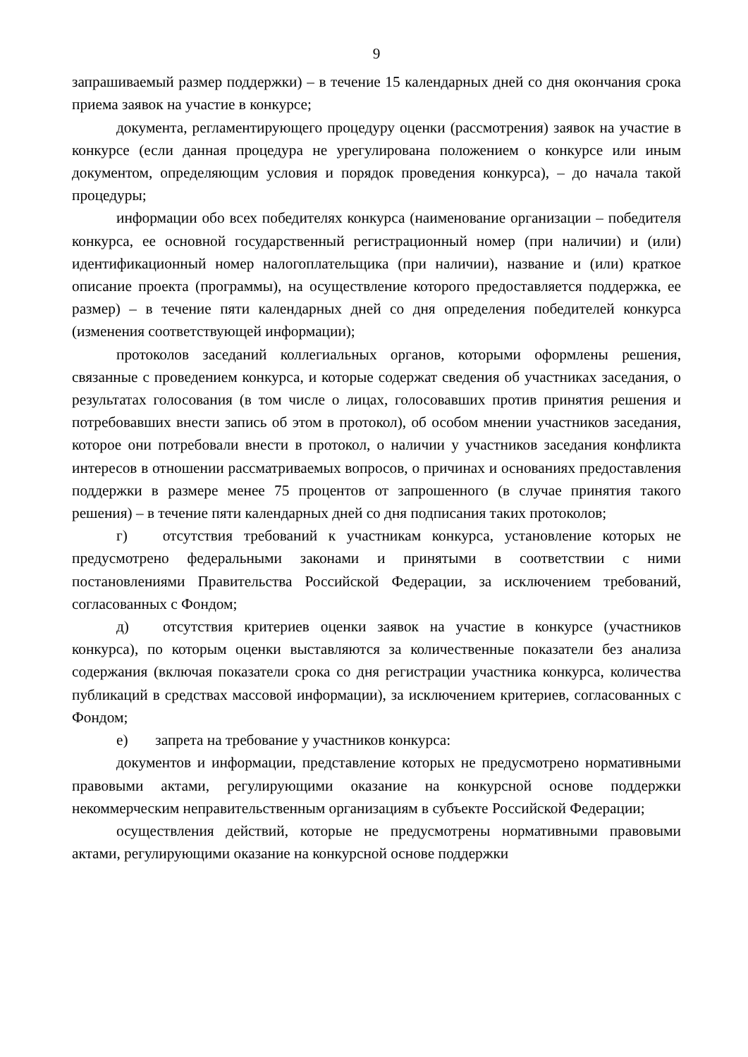9
запрашиваемый размер поддержки) – в течение 15 календарных дней со дня окончания срока приема заявок на участие в конкурсе;
документа, регламентирующего процедуру оценки (рассмотрения) заявок на участие в конкурсе (если данная процедура не урегулирована положением о конкурсе или иным документом, определяющим условия и порядок проведения конкурса), – до начала такой процедуры;
информации обо всех победителях конкурса (наименование организации – победителя конкурса, ее основной государственный регистрационный номер (при наличии) и (или) идентификационный номер налогоплательщика (при наличии), название и (или) краткое описание проекта (программы), на осуществление которого предоставляется поддержка, ее размер) – в течение пяти календарных дней со дня определения победителей конкурса (изменения соответствующей информации);
протоколов заседаний коллегиальных органов, которыми оформлены решения, связанные с проведением конкурса, и которые содержат сведения об участниках заседания, о результатах голосования (в том числе о лицах, голосовавших против принятия решения и потребовавших внести запись об этом в протокол), об особом мнении участников заседания, которое они потребовали внести в протокол, о наличии у участников заседания конфликта интересов в отношении рассматриваемых вопросов, о причинах и основаниях предоставления поддержки в размере менее 75 процентов от запрошенного (в случае принятия такого решения) – в течение пяти календарных дней со дня подписания таких протоколов;
г) отсутствия требований к участникам конкурса, установление которых не предусмотрено федеральными законами и принятыми в соответствии с ними постановлениями Правительства Российской Федерации, за исключением требований, согласованных с Фондом;
д) отсутствия критериев оценки заявок на участие в конкурсе (участников конкурса), по которым оценки выставляются за количественные показатели без анализа содержания (включая показатели срока со дня регистрации участника конкурса, количества публикаций в средствах массовой информации), за исключением критериев, согласованных с Фондом;
е) запрета на требование у участников конкурса:
документов и информации, представление которых не предусмотрено нормативными правовыми актами, регулирующими оказание на конкурсной основе поддержки некоммерческим неправительственным организациям в субъекте Российской Федерации;
осуществления действий, которые не предусмотрены нормативными правовыми актами, регулирующими оказание на конкурсной основе поддержки